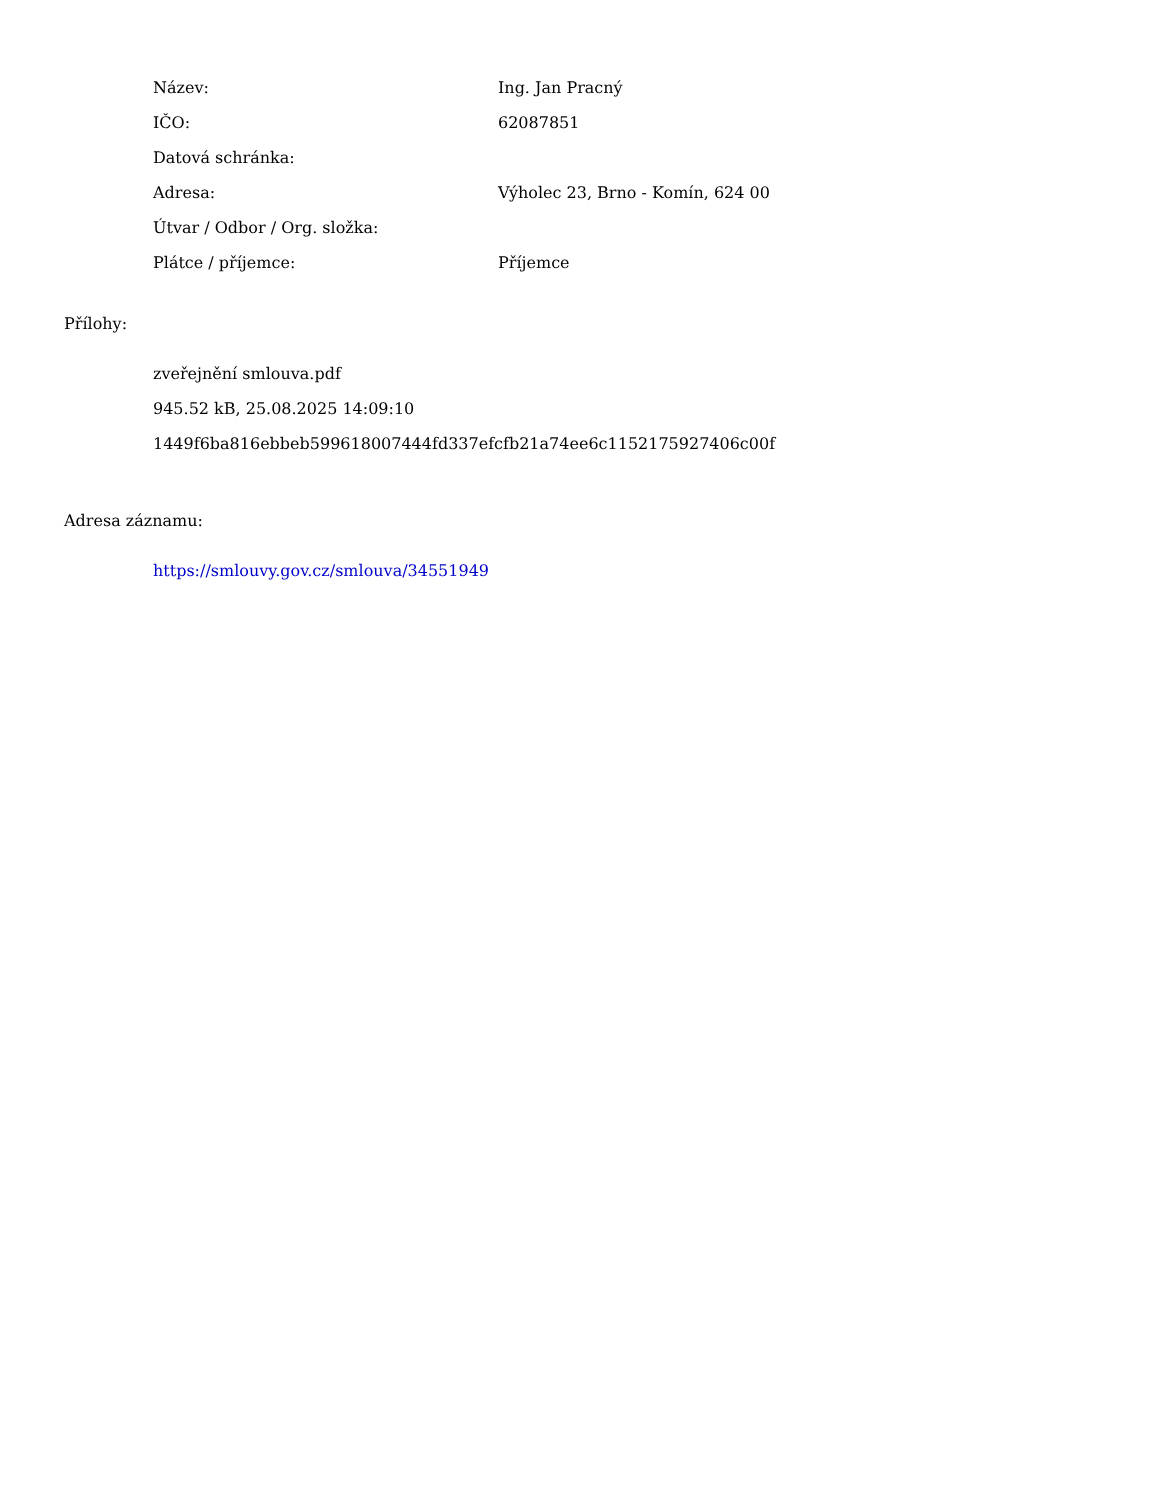| Název: | Ing. Jan Pracný |
| IČO: | 62087851 |
| Datová schránka: | |
| Adresa: | Výholec 23, Brno - Komín, 624 00 |
| Útvar / Odbor / Org. složka: | |
| Plátce / příjemce: | Příjemce |
Přílohy:
zveřejnění smlouva.pdf
945.52 kB, 25.08.2025 14:09:10
1449f6ba816ebbeb599618007444fd337efcfb21a74ee6c1152175927406c00f
Adresa záznamu:
https://smlouvy.gov.cz/smlouva/34551949